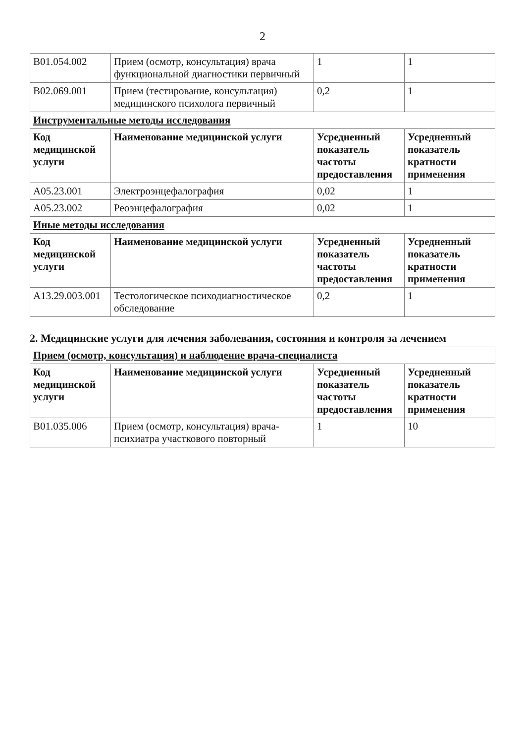2
| B01.054.002 | Прием (осмотр, консультация) врача функциональной диагностики первичный | 1 | 1 |
| B02.069.001 | Прием (тестирование, консультация) медицинского психолога первичный | 0,2 | 1 |
| Инструментальные методы исследования | | | |
| Код медицинской услуги | Наименование медицинской услуги | Усредненный показатель частоты предоставления | Усредненный показатель кратности применения |
| A05.23.001 | Электроэнцефалография | 0,02 | 1 |
| A05.23.002 | Реоэнцефалография | 0,02 | 1 |
| Иные методы исследования | | | |
| Код медицинской услуги | Наименование медицинской услуги | Усредненный показатель частоты предоставления | Усредненный показатель кратности применения |
| A13.29.003.001 | Тестологическое психодиагностическое обследование | 0,2 | 1 |
2. Медицинские услуги для лечения заболевания, состояния и контроля за лечением
| Прием (осмотр, консультация) и наблюдение врача-специалиста | | | |
| Код медицинской услуги | Наименование медицинской услуги | Усредненный показатель частоты предоставления | Усредненный показатель кратности применения |
| B01.035.006 | Прием (осмотр, консультация) врача-психиатра участкового повторный | 1 | 10 |